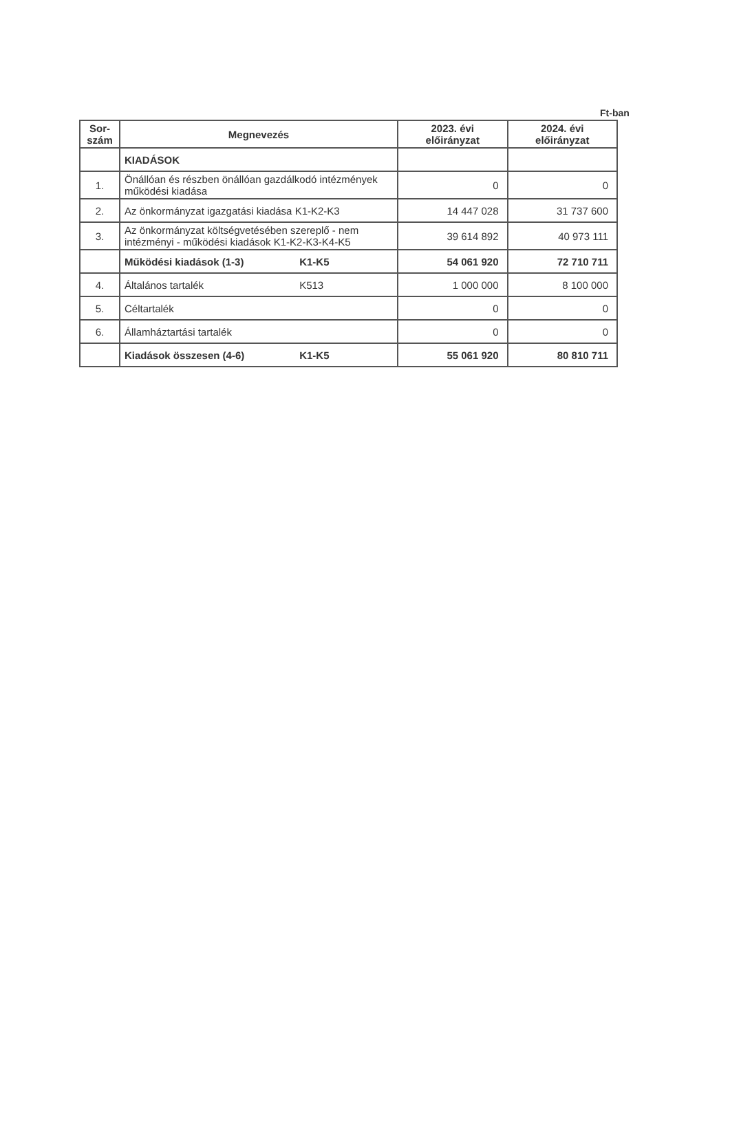Ft-ban
| Sor- szám | Megnevezés | 2023. évi előirányzat | 2024. évi előirányzat |
| --- | --- | --- | --- |
| | KIADÁSOK | | |
| 1. | Önállóan és részben önállóan gazdálkodó intézmények működési kiadása | 0 | 0 |
| 2. | Az önkormányzat igazgatási kiadása K1-K2-K3 | 14 447 028 | 31 737 600 |
| 3. | Az önkormányzat költségvetésében szereplő - nem intézményi - működési kiadások K1-K2-K3-K4-K5 | 39 614 892 | 40 973 111 |
| | Működési kiadások (1-3) K1-K5 | 54 061 920 | 72 710 711 |
| 4. | Általános tartalék K513 | 1 000 000 | 8 100 000 |
| 5. | Céltartalék | 0 | 0 |
| 6. | Államháztartási tartalék | 0 | 0 |
| | Kiadások összesen (4-6) K1-K5 | 55 061 920 | 80 810 711 |